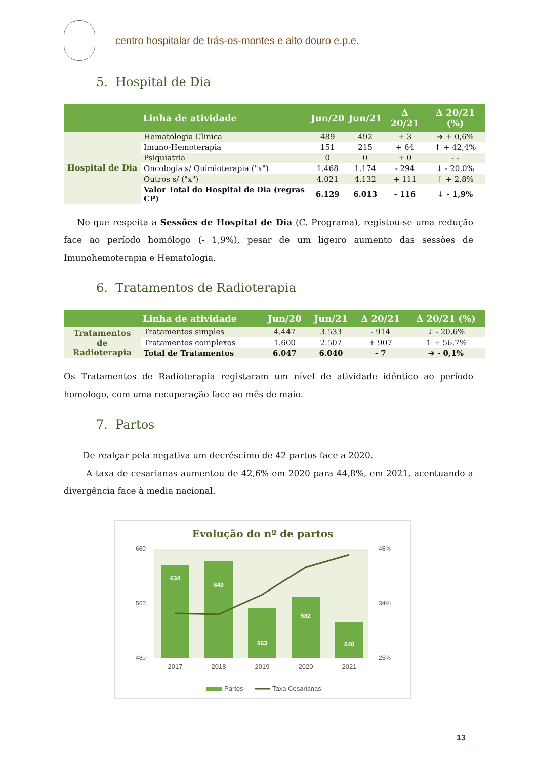centro hospitalar de trás-os-montes e alto douro e.p.e.
5. Hospital de Dia
| | Linha de atividade | Jun/20 | Jun/21 | Δ 20/21 | Δ 20/21 (%) |
| --- | --- | --- | --- | --- | --- |
| Hospital de Dia | Hematologia Clinica | 489 | 492 | + 3 | ➔ + 0,6% |
| | Imuno-Hemoterapia | 151 | 215 | + 64 | ↑ + 42,4% |
| | Psiquiatria | 0 | 0 | + 0 | - - |
| | Oncologia s/ Quimioterapia ("x") | 1.468 | 1.174 | - 294 | ↓ - 20,0% |
| | Outros s/ ("x") | 4.021 | 4.132 | + 111 | ↑ + 2,8% |
| | Valor Total do Hospital de Dia (regras CP) | 6.129 | 6.013 | - 116 | ↓ - 1,9% |
No que respeita a Sessões de Hospital de Dia (C. Programa), registou-se uma redução face ao período homólogo (- 1,9%), pesar de um ligeiro aumento das sessões de Imunohemoterapia e Hematologia.
6. Tratamentos de Radioterapia
| | Linha de atividade | Jun/20 | Jun/21 | Δ 20/21 | Δ 20/21 (%) |
| --- | --- | --- | --- | --- | --- |
| Tratamentos de Radioterapia | Tratamentos simples | 4.447 | 3.533 | - 914 | ↓ - 20,6% |
| | Tratamentos complexos | 1.600 | 2.507 | + 907 | ↑ + 56,7% |
| | Total de Tratamentos | 6.047 | 6.040 | - 7 | ➔ - 0,1% |
Os Tratamentos de Radioterapia registaram um nível de atividade idêntico ao período homologo, com uma recuperação face ao mês de maio.
7. Partos
De realçar pela negativa um decréscimo de 42 partos face a 2020.
A taxa de cesarianas aumentou de 42,6% em 2020 para 44,8%, em 2021, acentuando a divergência face à media nacional.
Evolução do nº de partos
660
560
480
46%
34%
25%
634
640
563
582
540
2017
2018
2019
2020
2021
Partos
Taxa Cesarianas
13